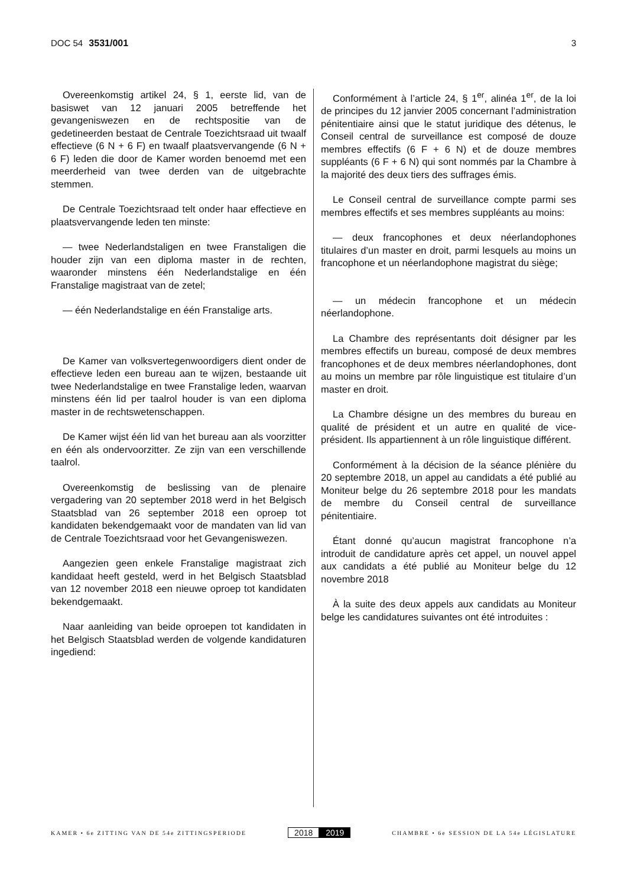DOC 54 3531/001 3
Overeenkomstig artikel 24, § 1, eerste lid, van de basiswet van 12 januari 2005 betreffende het gevangeniswezen en de rechtspositie van de gedetineerden bestaat de Centrale Toezichtsraad uit twaalf effectieve (6 N + 6 F) en twaalf plaatsvervangende (6 N + 6 F) leden die door de Kamer worden benoemd met een meerderheid van twee derden van de uitgebrachte stemmen.
De Centrale Toezichtsraad telt onder haar effectieve en plaatsvervangende leden ten minste:
— twee Nederlandstaligen en twee Franstaligen die houder zijn van een diploma master in de rechten, waaronder minstens één Nederlandstalige en één Franstalige magistraat van de zetel;
— één Nederlandstalige en één Franstalige arts.
De Kamer van volksvertegenwoordigers dient onder de effectieve leden een bureau aan te wijzen, bestaande uit twee Nederlandstalige en twee Franstalige leden, waarvan minstens één lid per taalrol houder is van een diploma master in de rechtswetenschappen.
De Kamer wijst één lid van het bureau aan als voorzitter en één als ondervoorzitter. Ze zijn van een verschillende taalrol.
Overeenkomstig de beslissing van de plenaire vergadering van 20 september 2018 werd in het Belgisch Staatsblad van 26 september 2018 een oproep tot kandidaten bekendgemaakt voor de mandaten van lid van de Centrale Toezichtsraad voor het Gevangeniswezen.
Aangezien geen enkele Franstalige magistraat zich kandidaat heeft gesteld, werd in het Belgisch Staatsblad van 12 november 2018 een nieuwe oproep tot kandidaten bekendgemaakt.
Naar aanleiding van beide oproepen tot kandidaten in het Belgisch Staatsblad werden de volgende kandidaturen ingediend:
Conformément à l’article 24, § 1<sup>er</sup>, alinéa 1<sup>er</sup>, de la loi de principes du 12 janvier 2005 concernant l’administration pénitentiaire ainsi que le statut juridique des détenus, le Conseil central de surveillance est composé de douze membres effectifs (6 F + 6 N) et de douze membres suppléants (6 F + 6 N) qui sont nommés par la Chambre à la majorité des deux tiers des suffrages émis.
Le Conseil central de surveillance compte parmi ses membres effectifs et ses membres suppléants au moins:
— deux francophones et deux néerlandophones titulaires d’un master en droit, parmi lesquels au moins un francophone et un néerlandophone magistrat du siège;
— un médecin francophone et un médecin néerlandophone.
La Chambre des représentants doit désigner par les membres effectifs un bureau, composé de deux membres francophones et de deux membres néerlandophones, dont au moins un membre par rôle linguistique est titulaire d’un master en droit.
La Chambre désigne un des membres du bureau en qualité de président et un autre en qualité de vice-président. Ils appartiennent à un rôle linguistique différent.
Conformément à la décision de la séance plénière du 20 septembre 2018, un appel au candidats a été publié au Moniteur belge du 26 septembre 2018 pour les mandats de membre du Conseil central de surveillance pénitentiaire.
Étant donné qu’aucun magistrat francophone n’a introduit de candidature après cet appel, un nouvel appel aux candidats a été publié au Moniteur belge du 12 novembre 2018
À la suite des deux appels aux candidats au Moniteur belge les candidatures suivantes ont été introduites :
KAMER • 6e ZITTING VAN DE 54e ZITTINGSPERIODE
2018 2019
CHAMBRE • 6e SESSION DE LA 54e LÉGISLATURE